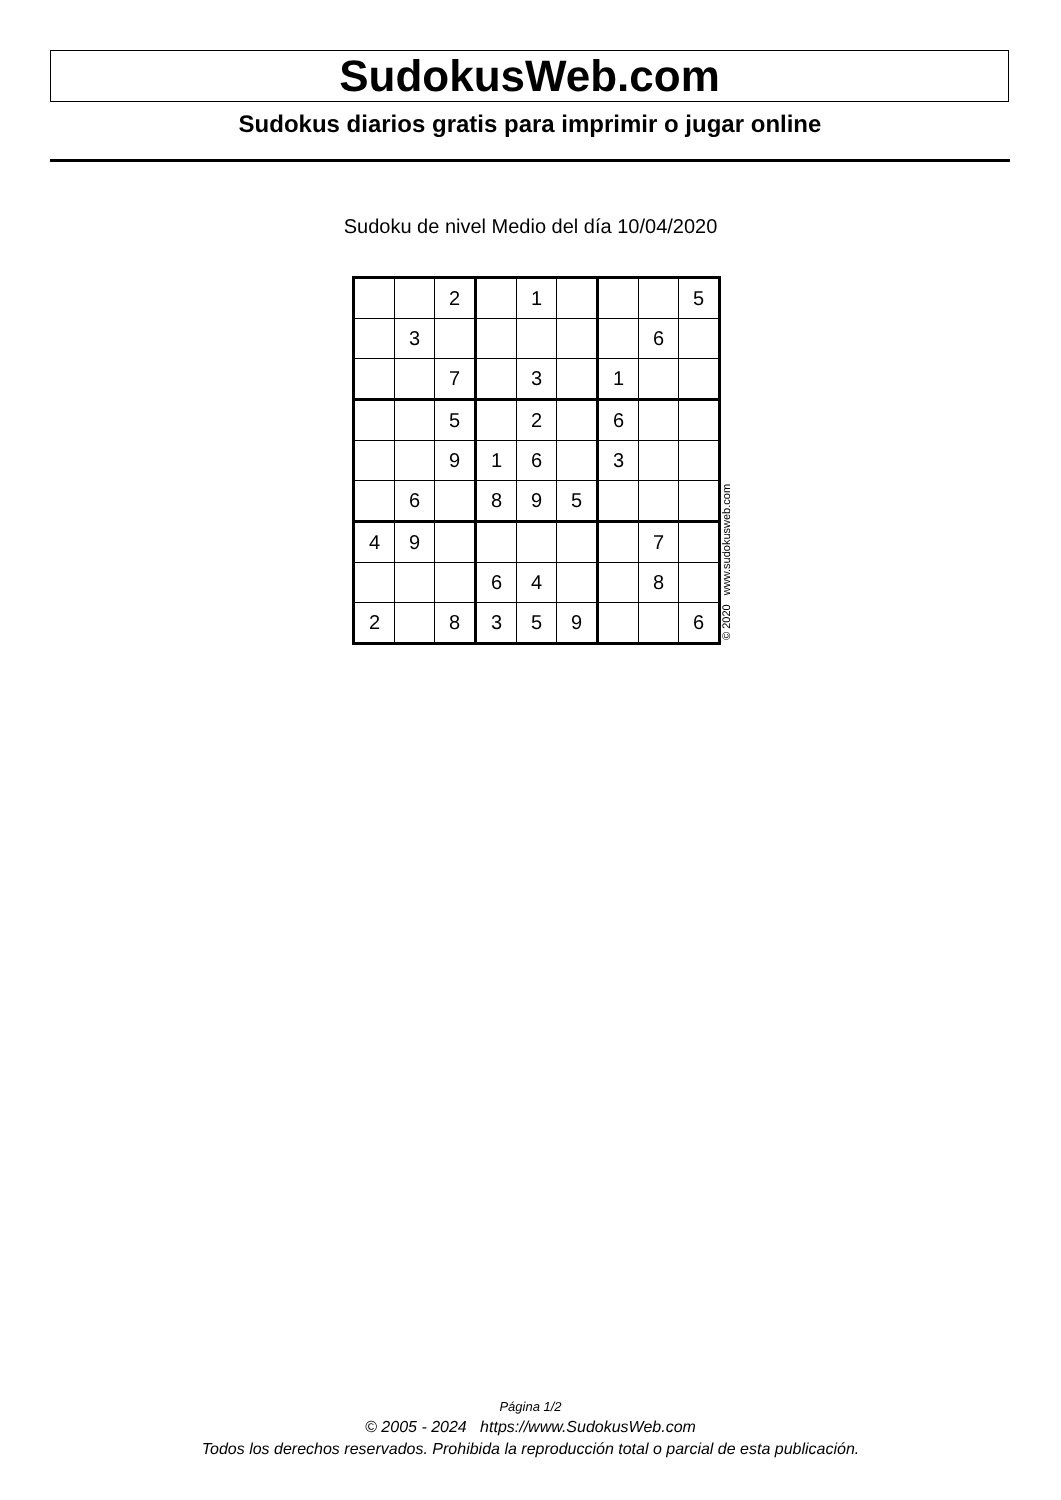SudokusWeb.com
Sudokus diarios gratis para imprimir o jugar online
Sudoku de nivel Medio del día 10/04/2020
| | | 2 | | 1 | | | | 5 |
| | 3 | | | | | | 6 | |
| | | 7 | | 3 | | 1 | | |
| | | 5 | | 2 | | 6 | | |
| | | 9 | 1 | 6 | | 3 | | |
| | 6 | | 8 | 9 | 5 | | | |
| 4 | 9 | | | | | | 7 | |
| | | | 6 | 4 | | | 8 | |
| 2 | | 8 | 3 | 5 | 9 | | | 6 |
© 2020 www.sudokusweb.com
Página 1/2
© 2005 - 2024 https://www.SudokusWeb.com
Todos los derechos reservados. Prohibida la reproducción total o parcial de esta publicación.